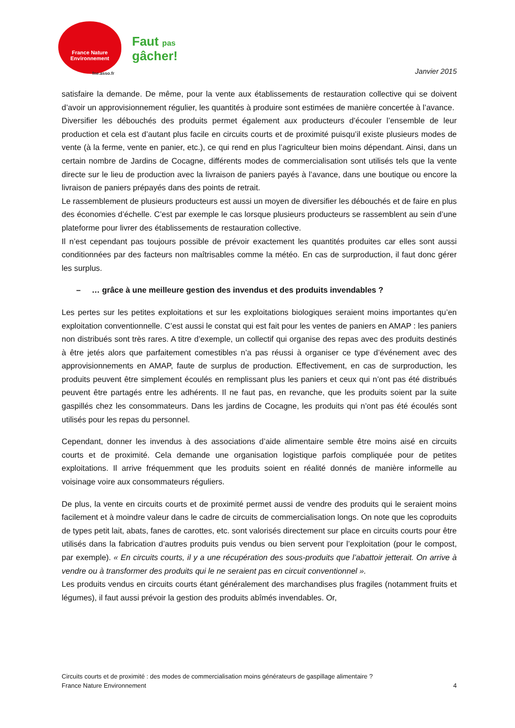France Nature
Environnement
fne.asso.fr
Faut pas
gâcher!
Janvier 2015
satisfaire la demande. De même, pour la vente aux établissements de restauration collective qui se doivent d’avoir un approvisionnement régulier, les quantités à produire sont estimées de manière concertée à l’avance.
Diversifier les débouchés des produits permet également aux producteurs d’écouler l’ensemble de leur production et cela est d’autant plus facile en circuits courts et de proximité puisqu’il existe plusieurs modes de vente (à la ferme, vente en panier, etc.), ce qui rend en plus l’agriculteur bien moins dépendant. Ainsi, dans un certain nombre de Jardins de Cocagne, différents modes de commercialisation sont utilisés tels que la vente directe sur le lieu de production avec la livraison de paniers payés à l’avance, dans une boutique ou encore la livraison de paniers prépayés dans des points de retrait.
Le rassemblement de plusieurs producteurs est aussi un moyen de diversifier les débouchés et de faire en plus des économies d’échelle. C’est par exemple le cas lorsque plusieurs producteurs se rassemblent au sein d’une plateforme pour livrer des établissements de restauration collective.
Il n’est cependant pas toujours possible de prévoir exactement les quantités produites car elles sont aussi conditionnées par des facteurs non maîtrisables comme la météo. En cas de surproduction, il faut donc gérer les surplus.
– … grâce à une meilleure gestion des invendus et des produits invendables ?
Les pertes sur les petites exploitations et sur les exploitations biologiques seraient moins importantes qu’en exploitation conventionnelle. C’est aussi le constat qui est fait pour les ventes de paniers en AMAP : les paniers non distribués sont très rares. A titre d’exemple, un collectif qui organise des repas avec des produits destinés à être jetés alors que parfaitement comestibles n’a pas réussi à organiser ce type d’événement avec des approvisionnements en AMAP, faute de surplus de production. Effectivement, en cas de surproduction, les produits peuvent être simplement écoulés en remplissant plus les paniers et ceux qui n’ont pas été distribués peuvent être partagés entre les adhérents. Il ne faut pas, en revanche, que les produits soient par la suite gaspillés chez les consommateurs. Dans les jardins de Cocagne, les produits qui n’ont pas été écoulés sont utilisés pour les repas du personnel.
Cependant, donner les invendus à des associations d’aide alimentaire semble être moins aisé en circuits courts et de proximité. Cela demande une organisation logistique parfois compliquée pour de petites exploitations. Il arrive fréquemment que les produits soient en réalité donnés de manière informelle au voisinage voire aux consommateurs réguliers.
De plus, la vente en circuits courts et de proximité permet aussi de vendre des produits qui le seraient moins facilement et à moindre valeur dans le cadre de circuits de commercialisation longs. On note que les coproduits de types petit lait, abats, fanes de carottes, etc. sont valorisés directement sur place en circuits courts pour être utilisés dans la fabrication d’autres produits puis vendus ou bien servent pour l’exploitation (pour le compost, par exemple). « En circuits courts, il y a une récupération des sous-produits que l’abattoir jetterait. On arrive à vendre ou à transformer des produits qui le ne seraient pas en circuit conventionnel ».
Les produits vendus en circuits courts étant généralement des marchandises plus fragiles (notamment fruits et légumes), il faut aussi prévoir la gestion des produits abîmés invendables. Or,
Circuits courts et de proximité : des modes de commercialisation moins générateurs de gaspillage alimentaire ?
France Nature Environnement 4